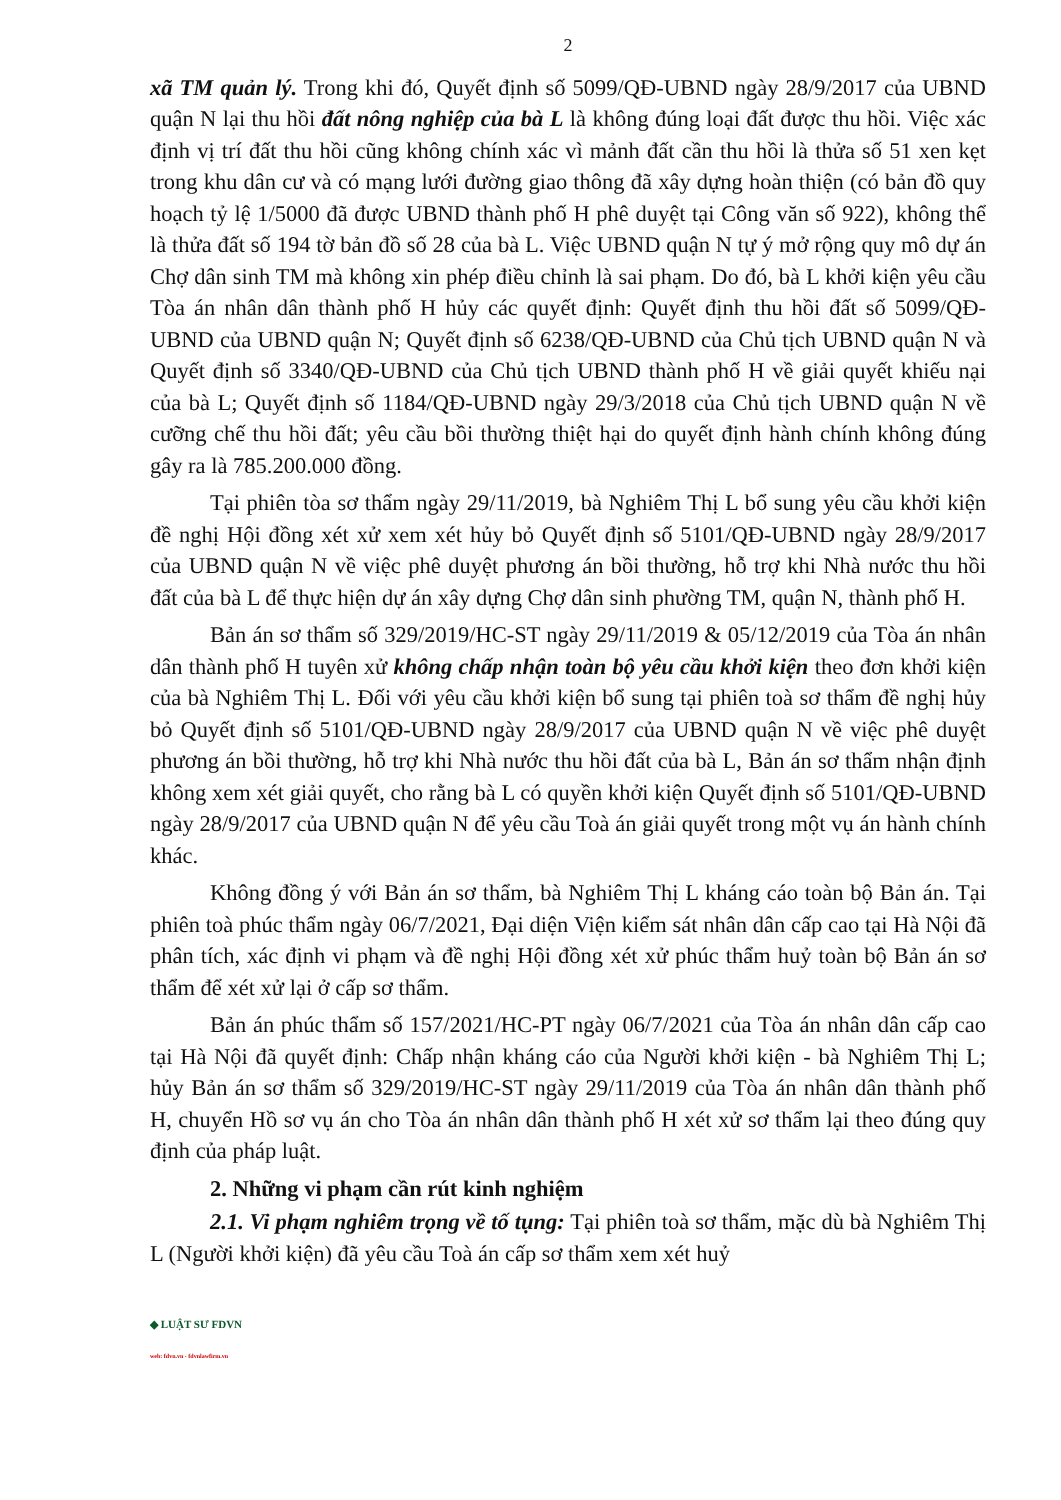2
xã TM quản lý. Trong khi đó, Quyết định số 5099/QĐ-UBND ngày 28/9/2017 của UBND quận N lại thu hồi đất nông nghiệp của bà L là không đúng loại đất được thu hồi. Việc xác định vị trí đất thu hồi cũng không chính xác vì mảnh đất cần thu hồi là thửa số 51 xen kẹt trong khu dân cư và có mạng lưới đường giao thông đã xây dựng hoàn thiện (có bản đồ quy hoạch tỷ lệ 1/5000 đã được UBND thành phố H phê duyệt tại Công văn số 922), không thể là thửa đất số 194 tờ bản đồ số 28 của bà L. Việc UBND quận N tự ý mở rộng quy mô dự án Chợ dân sinh TM mà không xin phép điều chỉnh là sai phạm. Do đó, bà L khởi kiện yêu cầu Tòa án nhân dân thành phố H hủy các quyết định: Quyết định thu hồi đất số 5099/QĐ-UBND của UBND quận N; Quyết định số 6238/QĐ-UBND của Chủ tịch UBND quận N và Quyết định số 3340/QĐ-UBND của Chủ tịch UBND thành phố H về giải quyết khiếu nại của bà L; Quyết định số 1184/QĐ-UBND ngày 29/3/2018 của Chủ tịch UBND quận N về cưỡng chế thu hồi đất; yêu cầu bồi thường thiệt hại do quyết định hành chính không đúng gây ra là 785.200.000 đồng.
Tại phiên tòa sơ thẩm ngày 29/11/2019, bà Nghiêm Thị L bổ sung yêu cầu khởi kiện đề nghị Hội đồng xét xử xem xét hủy bỏ Quyết định số 5101/QĐ-UBND ngày 28/9/2017 của UBND quận N về việc phê duyệt phương án bồi thường, hỗ trợ khi Nhà nước thu hồi đất của bà L để thực hiện dự án xây dựng Chợ dân sinh phường TM, quận N, thành phố H.
Bản án sơ thẩm số 329/2019/HC-ST ngày 29/11/2019 & 05/12/2019 của Tòa án nhân dân thành phố H tuyên xử không chấp nhận toàn bộ yêu cầu khởi kiện theo đơn khởi kiện của bà Nghiêm Thị L. Đối với yêu cầu khởi kiện bổ sung tại phiên toà sơ thẩm đề nghị hủy bỏ Quyết định số 5101/QĐ-UBND ngày 28/9/2017 của UBND quận N về việc phê duyệt phương án bồi thường, hỗ trợ khi Nhà nước thu hồi đất của bà L, Bản án sơ thẩm nhận định không xem xét giải quyết, cho rằng bà L có quyền khởi kiện Quyết định số 5101/QĐ-UBND ngày 28/9/2017 của UBND quận N để yêu cầu Toà án giải quyết trong một vụ án hành chính khác.
Không đồng ý với Bản án sơ thẩm, bà Nghiêm Thị L kháng cáo toàn bộ Bản án. Tại phiên toà phúc thẩm ngày 06/7/2021, Đại diện Viện kiểm sát nhân dân cấp cao tại Hà Nội đã phân tích, xác định vi phạm và đề nghị Hội đồng xét xử phúc thẩm huỷ toàn bộ Bản án sơ thẩm để xét xử lại ở cấp sơ thẩm.
Bản án phúc thẩm số 157/2021/HC-PT ngày 06/7/2021 của Tòa án nhân dân cấp cao tại Hà Nội đã quyết định: Chấp nhận kháng cáo của Người khởi kiện - bà Nghiêm Thị L; hủy Bản án sơ thẩm số 329/2019/HC-ST ngày 29/11/2019 của Tòa án nhân dân thành phố H, chuyển Hồ sơ vụ án cho Tòa án nhân dân thành phố H xét xử sơ thẩm lại theo đúng quy định của pháp luật.
2. Những vi phạm cần rút kinh nghiệm
2.1. Vi phạm nghiêm trọng về tố tụng: Tại phiên toà sơ thẩm, mặc dù bà Nghiêm Thị L (Người khởi kiện) đã yêu cầu Toà án cấp sơ thẩm xem xét huỷ
◆ LUẬT SƯ FDVN
web: fdvn.vn - fdvnlawfirm.vn